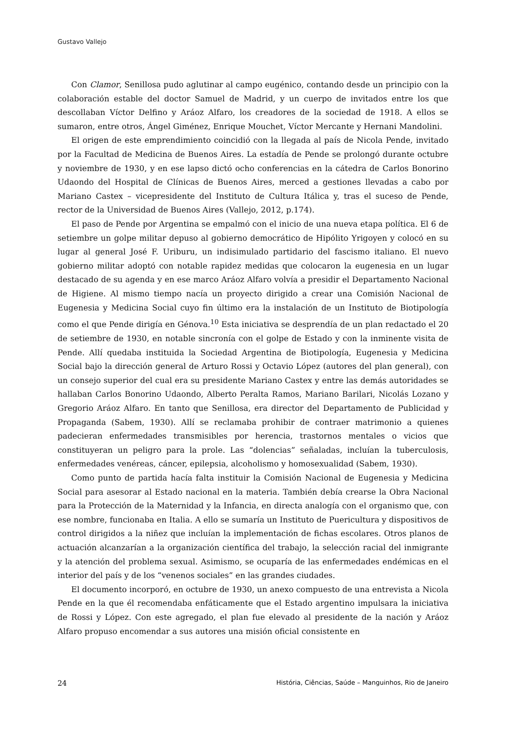Gustavo Vallejo
Con Clamor, Senillosa pudo aglutinar al campo eugénico, contando desde un principio con la colaboración estable del doctor Samuel de Madrid, y un cuerpo de invitados entre los que descollaban Víctor Delfino y Aráoz Alfaro, los creadores de la sociedad de 1918. A ellos se sumaron, entre otros, Ángel Giménez, Enrique Mouchet, Víctor Mercante y Hernani Mandolini.
El origen de este emprendimiento coincidió con la llegada al país de Nicola Pende, invitado por la Facultad de Medicina de Buenos Aires. La estadía de Pende se prolongó durante octubre y noviembre de 1930, y en ese lapso dictó ocho conferencias en la cátedra de Carlos Bonorino Udaondo del Hospital de Clínicas de Buenos Aires, merced a gestiones llevadas a cabo por Mariano Castex – vicepresidente del Instituto de Cultura Itálica y, tras el suceso de Pende, rector de la Universidad de Buenos Aires (Vallejo, 2012, p.174).
El paso de Pende por Argentina se empalmó con el inicio de una nueva etapa política. El 6 de setiembre un golpe militar depuso al gobierno democrático de Hipólito Yrigoyen y colocó en su lugar al general José F. Uriburu, un indisimulado partidario del fascismo italiano. El nuevo gobierno militar adoptó con notable rapidez medidas que colocaron la eugenesia en un lugar destacado de su agenda y en ese marco Aráoz Alfaro volvía a presidir el Departamento Nacional de Higiene. Al mismo tiempo nacía un proyecto dirigido a crear una Comisión Nacional de Eugenesia y Medicina Social cuyo fin último era la instalación de un Instituto de Biotipología como el que Pende dirigía en Génova.<sup>10</sup> Esta iniciativa se desprendía de un plan redactado el 20 de setiembre de 1930, en notable sincronía con el golpe de Estado y con la inminente visita de Pende. Allí quedaba instituida la Sociedad Argentina de Biotipología, Eugenesia y Medicina Social bajo la dirección general de Arturo Rossi y Octavio López (autores del plan general), con un consejo superior del cual era su presidente Mariano Castex y entre las demás autoridades se hallaban Carlos Bonorino Udaondo, Alberto Peralta Ramos, Mariano Barilari, Nicolás Lozano y Gregorio Aráoz Alfaro. En tanto que Senillosa, era director del Departamento de Publicidad y Propaganda (Sabem, 1930). Allí se reclamaba prohibir de contraer matrimonio a quienes padecieran enfermedades transmisibles por herencia, trastornos mentales o vicios que constituyeran un peligro para la prole. Las “dolencias” señaladas, incluían la tuberculosis, enfermedades venéreas, cáncer, epilepsia, alcoholismo y homosexualidad (Sabem, 1930).
Como punto de partida hacía falta instituir la Comisión Nacional de Eugenesia y Medicina Social para asesorar al Estado nacional en la materia. También debía crearse la Obra Nacional para la Protección de la Maternidad y la Infancia, en directa analogía con el organismo que, con ese nombre, funcionaba en Italia. A ello se sumaría un Instituto de Puericultura y dispositivos de control dirigidos a la niñez que incluían la implementación de fichas escolares. Otros planos de actuación alcanzarían a la organización científica del trabajo, la selección racial del inmigrante y la atención del problema sexual. Asimismo, se ocuparía de las enfermedades endémicas en el interior del país y de los “venenos sociales” en las grandes ciudades.
El documento incorporó, en octubre de 1930, un anexo compuesto de una entrevista a Nicola Pende en la que él recomendaba enfáticamente que el Estado argentino impulsara la iniciativa de Rossi y López. Con este agregado, el plan fue elevado al presidente de la nación y Aráoz Alfaro propuso encomendar a sus autores una misión oficial consistente en
24 História, Ciências, Saúde – Manguinhos, Rio de Janeiro